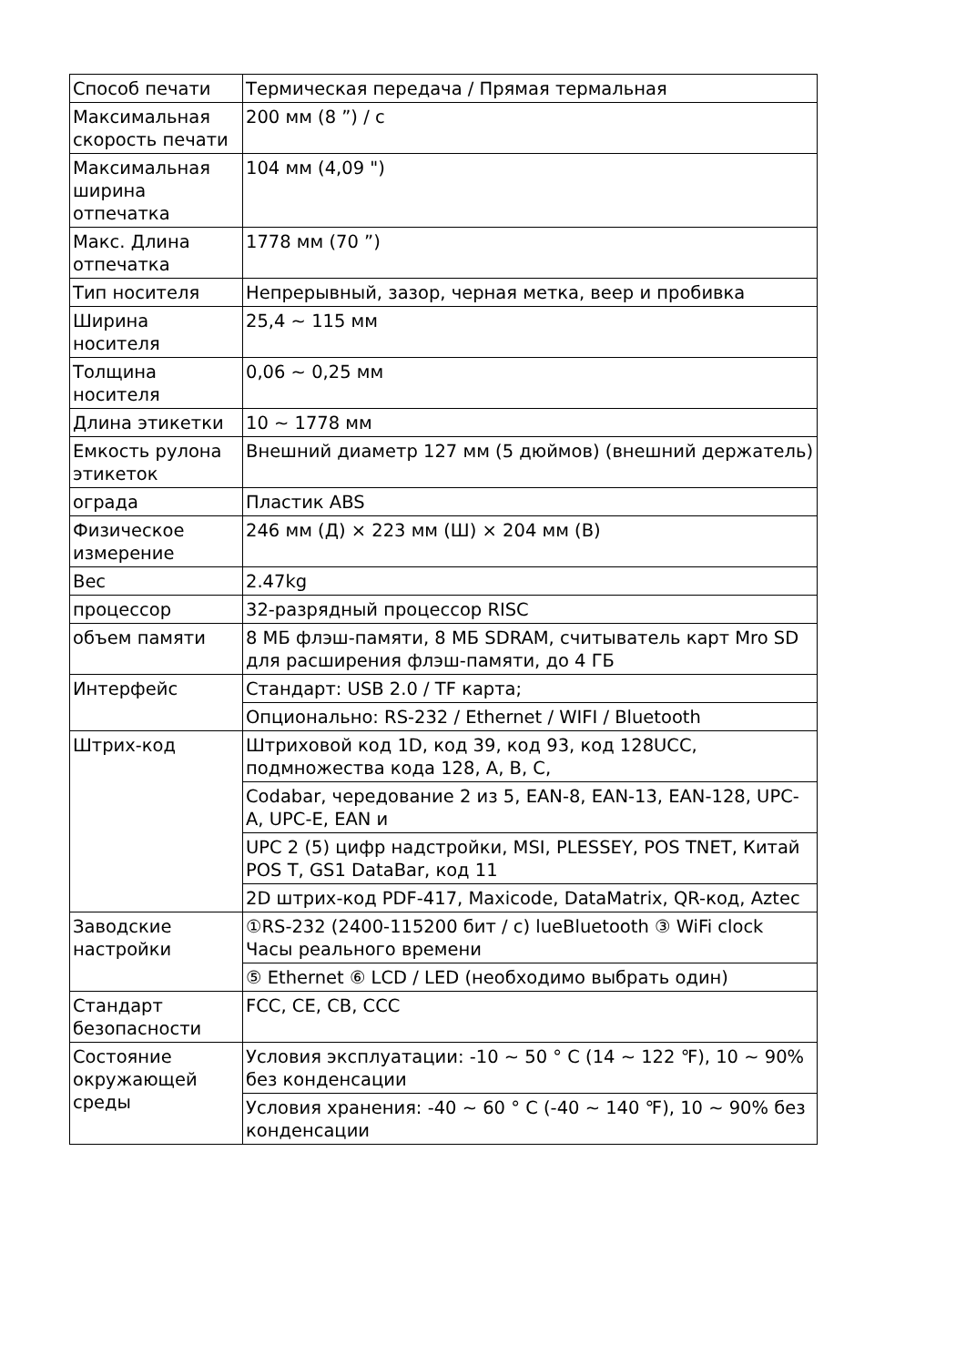| Способ печати | Термическая передача / Прямая термальная |
| Максимальная скорость печати | 200 мм (8 ”) / с |
| Максимальная ширина отпечатка | 104 мм (4,09 ") |
| Макс. Длина отпечатка | 1778 мм (70 ”) |
| Тип носителя | Непрерывный, зазор, черная метка, веер и пробивка |
| Ширина носителя | 25,4 ~ 115 мм |
| Толщина носителя | 0,06 ~ 0,25 мм |
| Длина этикетки | 10 ~ 1778 мм |
| Емкость рулона этикеток | Внешний диаметр 127 мм (5 дюймов) (внешний держатель) |
| ограда | Пластик ABS |
| Физическое измерение | 246 мм (Д) × 223 мм (Ш) × 204 мм (В) |
| Вес | 2.47kg |
| процессор | 32-разрядный процессор RISC |
| объем памяти | 8 МБ флэш-памяти, 8 МБ SDRAM, считыватель карт Mro SD для расширения флэш-памяти, до 4 ГБ |
| Интерфейс | Стандарт: USB 2.0 / TF карта; |
| | Опционально: RS-232 / Ethernet / WIFI / Bluetooth |
| Штрих-код | Штриховой код 1D, код 39, код 93, код 128UCC, подмножества кода 128, A, B, C, |
| | Codabar, чередование 2 из 5, EAN-8, EAN-13, EAN-128, UPC-A, UPC-E, EAN и |
| | UPC 2 (5) цифр надстройки, MSI, PLESSEY, POS TNET, Китай POS T, GS1 DataBar, код 11 |
| | 2D штрих-код PDF-417, Maxicode, DataMatrix, QR-код, Aztec |
| Заводские настройки | ①RS-232 (2400-115200 бит / с) lueBluetooth ③ WiFi clock Часы реального времени |
| | ⑤ Ethernet ⑥ LCD / LED (необходимо выбрать один) |
| Стандарт безопасности | FCC, CE, CB, CCC |
| Состояние окружающей среды | Условия эксплуатации: -10 ~ 50 ° C (14 ~ 122 ℉), 10 ~ 90% без конденсации |
| | Условия хранения: -40 ~ 60 ° C (-40 ~ 140 ℉), 10 ~ 90% без конденсации |